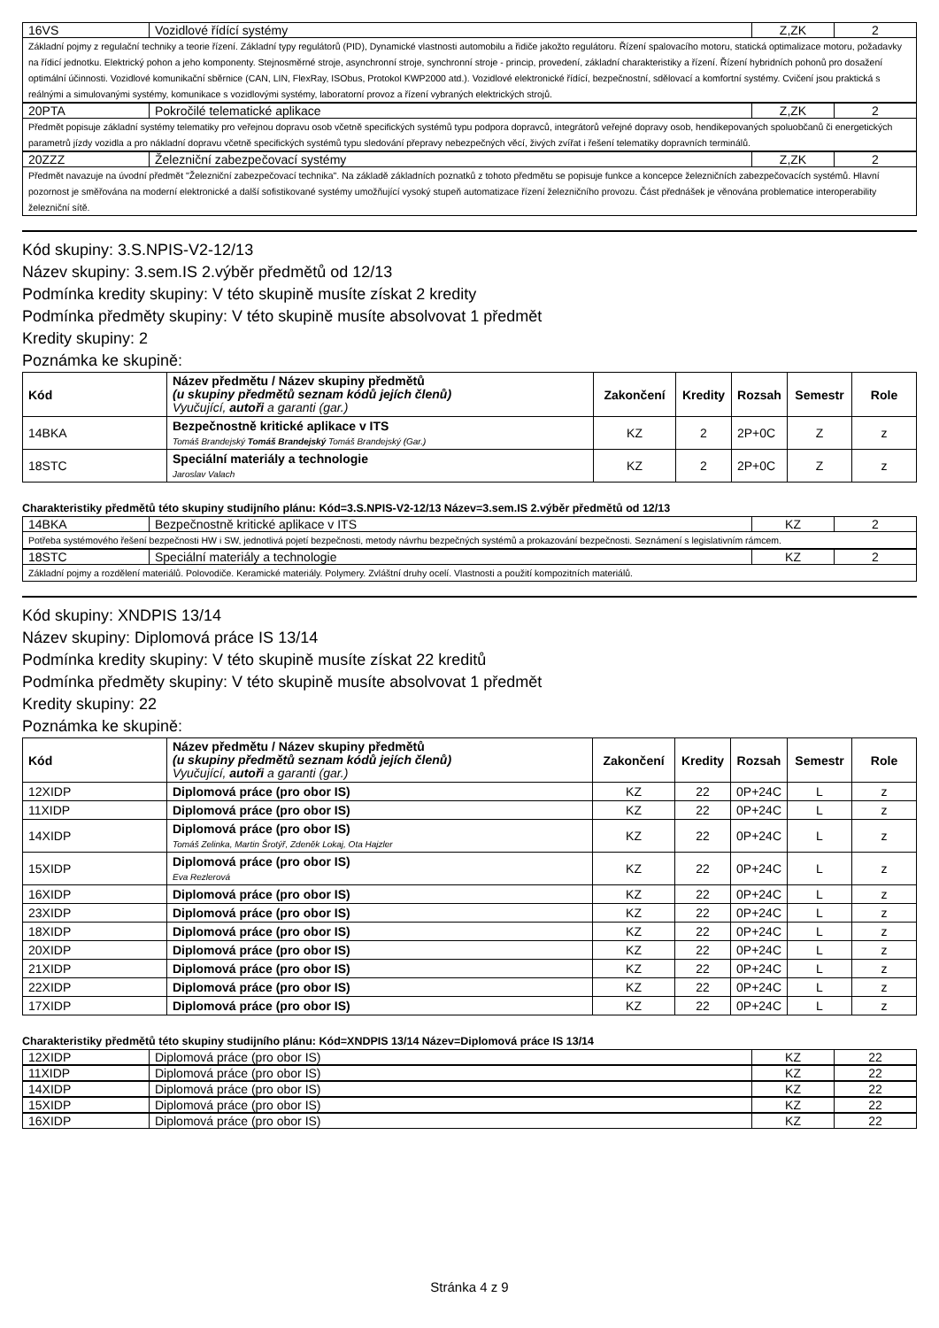| 16VS | Vozidlové řídící systémy | Z,ZK | 2 |
| Základní pojmy z regulační techniky a teorie řízení. Základní typy regulátorů (PID), Dynamické vlastnosti automobilu a řidiče jakožto regulátoru. Řízení spalovacího motoru, statická optimalizace motoru, požadavky na řídicí jednotku. Elektrický pohon a jeho komponenty. Stejnosměrné stroje, asynchronní stroje, synchronní stroje - princip, provedení, základní charakteristiky a řízení. Řízení hybridních pohonů pro dosažení optimální účinnosti. Vozidlové komunikační sběrnice (CAN, LIN, FlexRay, ISObus, Protokol KWP2000 atd.). Vozidlové elektronické řídící, bezpečnostní, sdělovací a komfortní systémy. Cvičení jsou praktická s reálnými a simulovanými systémy, komunikace s vozidlovými systémy, laboratorní provoz a řízení vybraných elektrických strojů. | | | |
| 20PTA | Pokročilé telematické aplikace | Z,ZK | 2 |
| Předmět popisuje základní systémy telematiky pro veřejnou dopravu osob včetně specifických systémů typu podpora dopravců, integrátorů veřejné dopravy osob, hendikepovaných spoluobčanů či energetických parametrů jízdy vozidla a pro nákladní dopravu včetně specifických systémů typu sledování přepravy nebezpečných věcí, živých zvířat i řešení telematiky dopravních terminálů. | | | |
| 20ZZZ | Železniční zabezpečovací systémy | Z,ZK | 2 |
| Předmět navazuje na úvodní předmět "Železniční zabezpečovací technika". Na základě základních poznatků z tohoto předmětu se popisuje funkce a koncepce železničních zabezpečovacích systémů. Hlavní pozornost je směřována na moderní elektronické a další sofistikované systémy umožňující vysoký stupeň automatizace řízení železničního provozu. Část přednášek je věnována problematice interoperability železniční sítě. | | | |
Kód skupiny: 3.S.NPIS-V2-12/13
Název skupiny: 3.sem.IS 2.výběr předmětů od 12/13
Podmínka kredity skupiny: V této skupině musíte získat 2 kredity
Podmínka předměty skupiny: V této skupině musíte absolvovat 1 předmět
Kredity skupiny: 2
Poznámka ke skupině:
| Kód | Název předmětu / Název skupiny předmětů (u skupiny předmětů seznam kódů jejích členů) Vyučující, autoři a garanti (gar.) | Zakončení | Kredity | Rozsah | Semestr | Role |
| --- | --- | --- | --- | --- | --- | --- |
| 14BKA | Bezpečnostně kritické aplikace v ITS Tomáš Brandejský Tomáš Brandejský Tomáš Brandejský (Gar.) | KZ | 2 | 2P+0C | Z | z |
| 18STC | Speciální materiály a technologie Jaroslav Valach | KZ | 2 | 2P+0C | Z | z |
Charakteristiky předmětů této skupiny studijního plánu: Kód=3.S.NPIS-V2-12/13 Název=3.sem.IS 2.výběr předmětů od 12/13
| 14BKA | Bezpečnostně kritické aplikace v ITS | KZ | 2 |
| Potřeba systémového řešení bezpečnosti HW i SW, jednotlivá pojetí bezpečnosti, metody návrhu bezpečných systémů a prokazování bezpečnosti. Seznámení s legislativním rámcem. | | | |
| 18STC | Speciální materiály a technologie | KZ | 2 |
| Základní pojmy a rozdělení materiálů. Polovodiče. Keramické materiály. Polymery. Zvláštní druhy ocelí. Vlastnosti a použití kompozitních materiálů. | | | |
Kód skupiny: XNDPIS 13/14
Název skupiny: Diplomová práce IS 13/14
Podmínka kredity skupiny: V této skupině musíte získat 22 kreditů
Podmínka předměty skupiny: V této skupině musíte absolvovat 1 předmět
Kredity skupiny: 22
Poznámka ke skupině:
| Kód | Název předmětu / Název skupiny předmětů (u skupiny předmětů seznam kódů jejích členů) Vyučující, autoři a garanti (gar.) | Zakončení | Kredity | Rozsah | Semestr | Role |
| --- | --- | --- | --- | --- | --- | --- |
| 12XIDP | Diplomová práce (pro obor IS) | KZ | 22 | 0P+24C | L | z |
| 11XIDP | Diplomová práce (pro obor IS) | KZ | 22 | 0P+24C | L | z |
| 14XIDP | Diplomová práce (pro obor IS) Tomáš Zelinka, Martin Šrotýř, Zdeněk Lokaj, Ota Hajzler | KZ | 22 | 0P+24C | L | z |
| 15XIDP | Diplomová práce (pro obor IS) Eva Rezlerová | KZ | 22 | 0P+24C | L | z |
| 16XIDP | Diplomová práce (pro obor IS) | KZ | 22 | 0P+24C | L | z |
| 23XIDP | Diplomová práce (pro obor IS) | KZ | 22 | 0P+24C | L | z |
| 18XIDP | Diplomová práce (pro obor IS) | KZ | 22 | 0P+24C | L | z |
| 20XIDP | Diplomová práce (pro obor IS) | KZ | 22 | 0P+24C | L | z |
| 21XIDP | Diplomová práce (pro obor IS) | KZ | 22 | 0P+24C | L | z |
| 22XIDP | Diplomová práce (pro obor IS) | KZ | 22 | 0P+24C | L | z |
| 17XIDP | Diplomová práce (pro obor IS) | KZ | 22 | 0P+24C | L | z |
Charakteristiky předmětů této skupiny studijního plánu: Kód=XNDPIS 13/14 Název=Diplomová práce IS 13/14
| 12XIDP | Diplomová práce (pro obor IS) | KZ | 22 |
| 11XIDP | Diplomová práce (pro obor IS) | KZ | 22 |
| 14XIDP | Diplomová práce (pro obor IS) | KZ | 22 |
| 15XIDP | Diplomová práce (pro obor IS) | KZ | 22 |
| 16XIDP | Diplomová práce (pro obor IS) | KZ | 22 |
Stránka 4 z 9